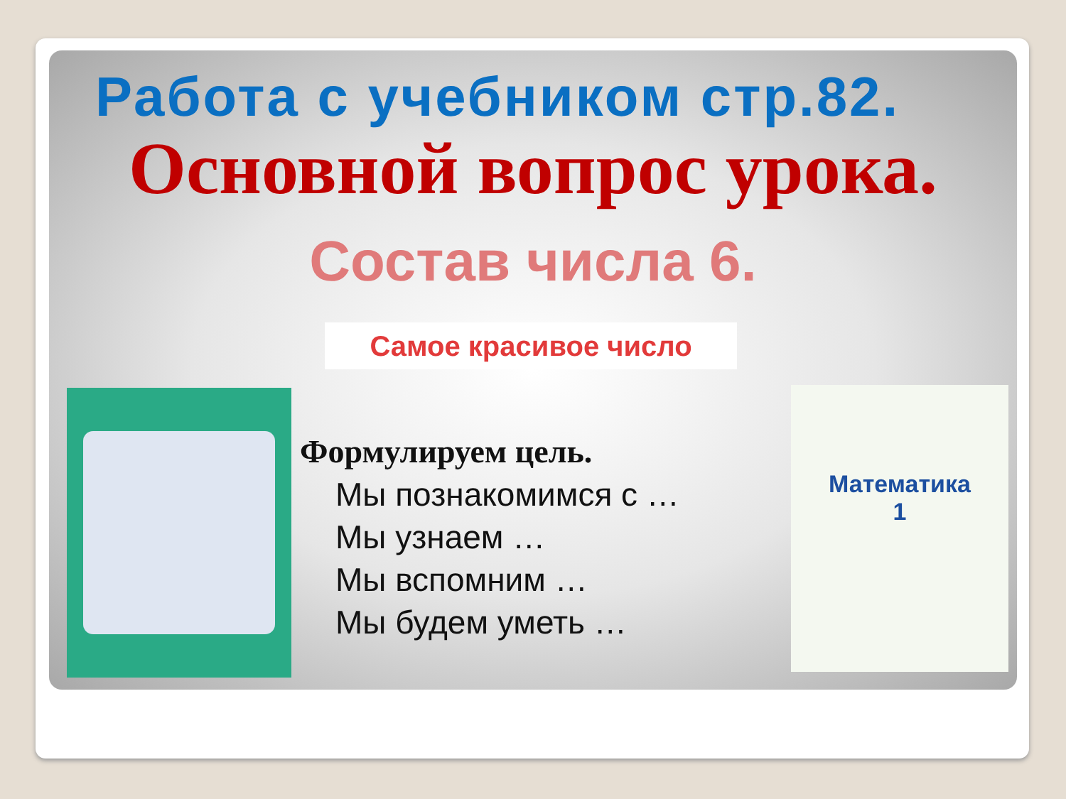Работа с учебником стр.82.
Основной вопрос урока.
Состав числа 6.
Самое красивое число
Формулируем цель.
Мы познакомимся с …
Мы узнаем …
Мы вспомним …
Мы будем уметь …
Математика
1